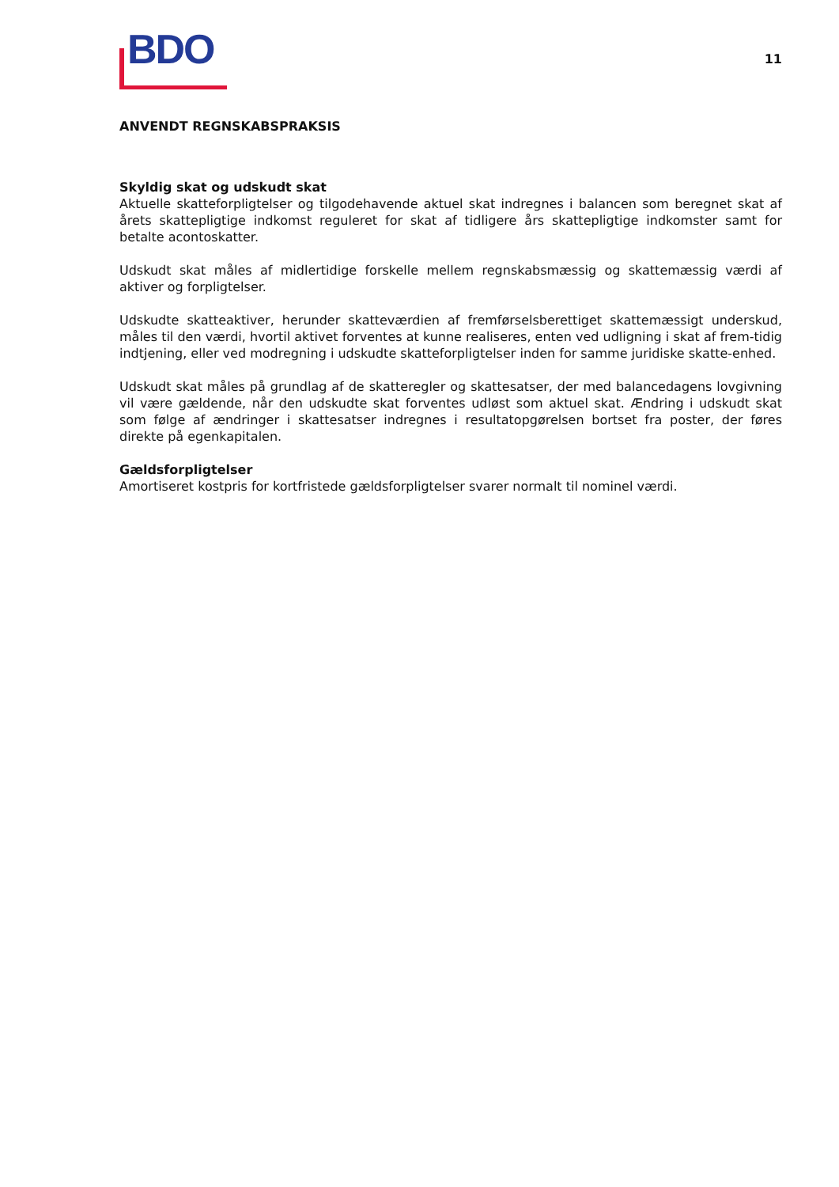BDO
11
ANVENDT REGNSKABSPRAKSIS
Skyldig skat og udskudt skat
Aktuelle skatteforpligtelser og tilgodehavende aktuel skat indregnes i balancen som beregnet skat af årets skattepligtige indkomst reguleret for skat af tidligere års skattepligtige indkomster samt for betalte acontoskatter.
Udskudt skat måles af midlertidige forskelle mellem regnskabsmæssig og skattemæssig værdi af aktiver og forpligtelser.
Udskudte skatteaktiver, herunder skatteværdien af fremførselsberettiget skattemæssigt underskud, måles til den værdi, hvortil aktivet forventes at kunne realiseres, enten ved udligning i skat af frem-tidig indtjening, eller ved modregning i udskudte skatteforpligtelser inden for samme juridiske skatte-enhed.
Udskudt skat måles på grundlag af de skatteregler og skattesatser, der med balancedagens lovgivning vil være gældende, når den udskudte skat forventes udløst som aktuel skat. Ændring i udskudt skat som følge af ændringer i skattesatser indregnes i resultatopgørelsen bortset fra poster, der føres direkte på egenkapitalen.
Gældsforpligtelser
Amortiseret kostpris for kortfristede gældsforpligtelser svarer normalt til nominel værdi.